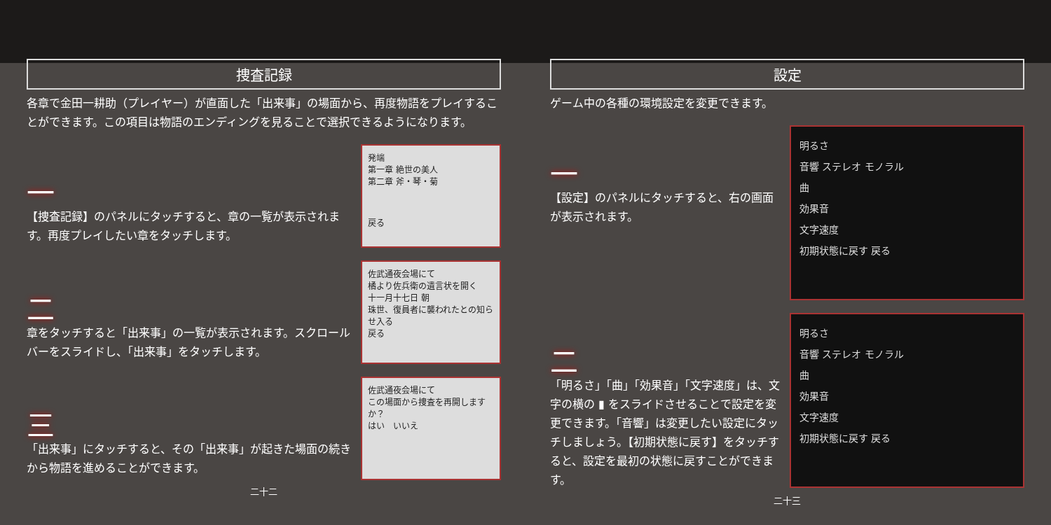捜査記録
各章で金田一耕助（プレイヤー）が直面した「出来事」の場面から、再度物語をプレイすることができます。この項目は物語のエンディングを見ることで選択できるようになります。
一
【捜査記録】のパネルにタッチすると、章の一覧が表示されます。再度プレイしたい章をタッチします。
発端
第一章 絶世の美人
第二章 斧・琴・菊
戻る
二
章をタッチすると「出来事」の一覧が表示されます。スクロールバーをスライドし、「出来事」をタッチします。
佐武通夜会場にて
橘より佐兵衛の遺言状を開く
十一月十七日 朝
珠世、復員者に襲われたとの知らせ入る
戻る
三
「出来事」にタッチすると、その「出来事」が起きた場面の続きから物語を進めることができます。
佐武通夜会場にて
この場面から捜査を再開しますか？
はい　いいえ
二十二
設定
ゲーム中の各種の環境設定を変更できます。
一
【設定】のパネルにタッチすると、右の画面が表示されます。
明るさ
音響 ステレオ モノラル
曲
効果音
文字速度
初期状態に戻す 戻る
二
「明るさ」「曲」「効果音」「文字速度」は、文字の横の ▮ をスライドさせることで設定を変更できます。「音響」は変更したい設定にタッチしましょう。【初期状態に戻す】をタッチすると、設定を最初の状態に戻すことができます。
明るさ
音響 ステレオ モノラル
曲
効果音
文字速度
初期状態に戻す 戻る
二十三